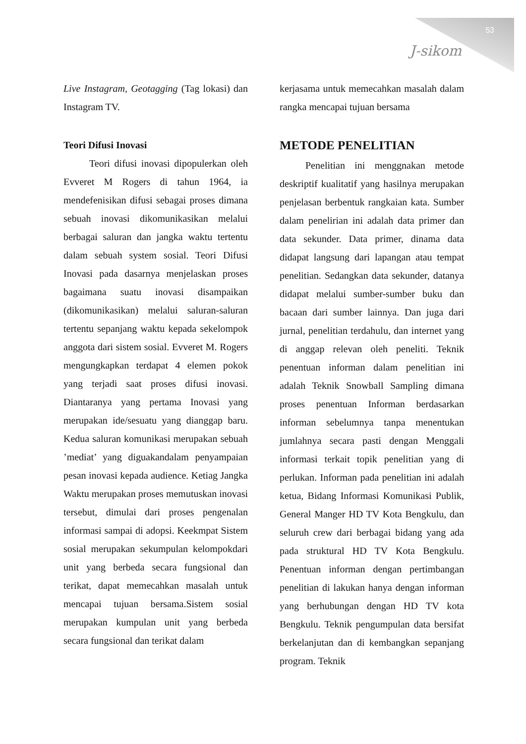53
J-sikom
Live Instagram, Geotagging (Tag lokasi) dan Instagram TV.
Teori Difusi Inovasi
Teori difusi inovasi dipopulerkan oleh Evveret M Rogers di tahun 1964, ia mendefenisikan difusi sebagai proses dimana sebuah inovasi dikomunikasikan melalui berbagai saluran dan jangka waktu tertentu dalam sebuah system sosial. Teori Difusi Inovasi pada dasarnya menjelaskan proses bagaimana suatu inovasi disampaikan (dikomunikasikan) melalui saluran-saluran tertentu sepanjang waktu kepada sekelompok anggota dari sistem sosial. Evveret M. Rogers mengungkapkan terdapat 4 elemen pokok yang terjadi saat proses difusi inovasi. Diantaranya yang pertama Inovasi yang merupakan ide/sesuatu yang dianggap baru. Kedua saluran komunikasi merupakan sebuah ’mediat’ yang diguakandalam penyampaian pesan inovasi kepada audience. Ketiag Jangka Waktu merupakan proses memutuskan inovasi tersebut, dimulai dari proses pengenalan informasi sampai di adopsi. Keekmpat Sistem sosial merupakan sekumpulan kelompokdari unit yang berbeda secara fungsional dan terikat, dapat memecahkan masalah untuk mencapai tujuan bersama.Sistem sosial merupakan kumpulan unit yang berbeda secara fungsional dan terikat dalam
kerjasama untuk memecahkan masalah dalam rangka mencapai tujuan bersama
METODE PENELITIAN
Penelitian ini menggnakan metode deskriptif kualitatif yang hasilnya merupakan penjelasan berbentuk rangkaian kata. Sumber dalam penelirian ini adalah data primer dan data sekunder. Data primer, dinama data didapat langsung dari lapangan atau tempat penelitian. Sedangkan data sekunder, datanya didapat melalui sumber-sumber buku dan bacaan dari sumber lainnya. Dan juga dari jurnal, penelitian terdahulu, dan internet yang di anggap relevan oleh peneliti. Teknik penentuan informan dalam penelitian ini adalah Teknik Snowball Sampling dimana proses penentuan Informan berdasarkan informan sebelumnya tanpa menentukan jumlahnya secara pasti dengan Menggali informasi terkait topik penelitian yang di perlukan. Informan pada penelitian ini adalah ketua, Bidang Informasi Komunikasi Publik, General Manger HD TV Kota Bengkulu, dan seluruh crew dari berbagai bidang yang ada pada struktural HD TV Kota Bengkulu. Penentuan informan dengan pertimbangan penelitian di lakukan hanya dengan informan yang berhubungan dengan HD TV kota Bengkulu. Teknik pengumpulan data bersifat berkelanjutan dan di kembangkan sepanjang program. Teknik